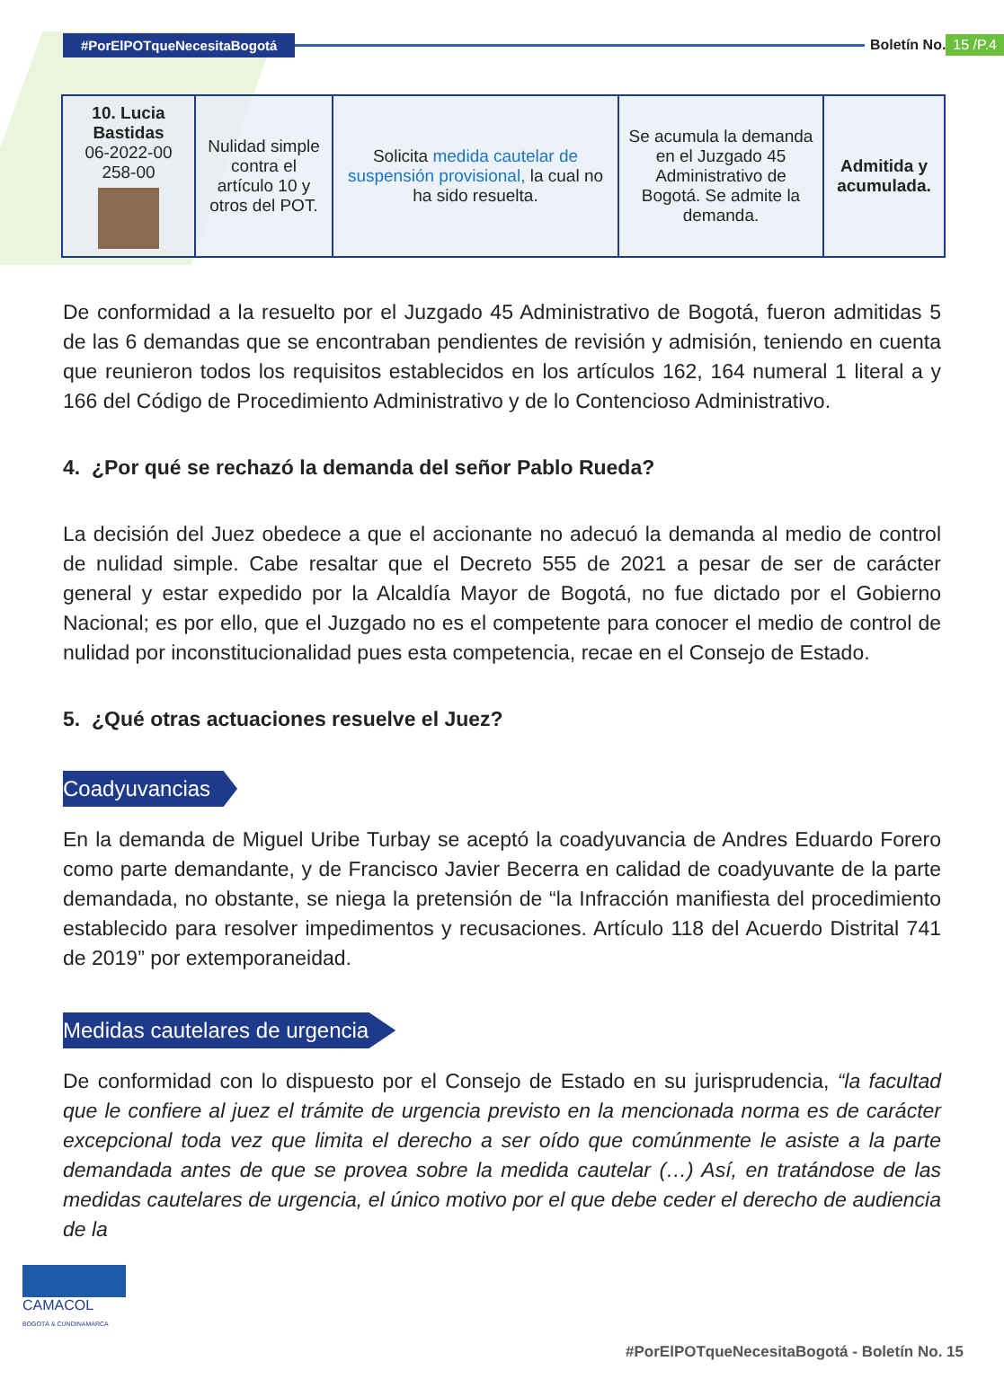#PorElPOTqueNecesitaBogotá Boletín No. 15 /P.4
| 10. Lucia Bastidas 06-2022-00 258-00 | Nulidad simple contra el artículo 10 y otros del POT. | Solicita medida cautelar de suspensión provisional, la cual no ha sido resuelta. | Se acumula la demanda en el Juzgado 45 Administrativo de Bogotá. Se admite la demanda. | Admitida y acumulada. |
De conformidad a la resuelto por el Juzgado 45 Administrativo de Bogotá, fueron admitidas 5 de las 6 demandas que se encontraban pendientes de revisión y admisión, teniendo en cuenta que reunieron todos los requisitos establecidos en los artículos 162, 164 numeral 1 literal a y 166 del Código de Procedimiento Administrativo y de lo Contencioso Administrativo.
4. ¿Por qué se rechazó la demanda del señor Pablo Rueda?
La decisión del Juez obedece a que el accionante no adecuó la demanda al medio de control de nulidad simple. Cabe resaltar que el Decreto 555 de 2021 a pesar de ser de carácter general y estar expedido por la Alcaldía Mayor de Bogotá, no fue dictado por el Gobierno Nacional; es por ello, que el Juzgado no es el competente para conocer el medio de control de nulidad por inconstitucionalidad pues esta competencia, recae en el Consejo de Estado.
5. ¿Qué otras actuaciones resuelve el Juez?
Coadyuvancias
En la demanda de Miguel Uribe Turbay se aceptó la coadyuvancia de Andres Eduardo Forero como parte demandante, y de Francisco Javier Becerra en calidad de coadyuvante de la parte demandada, no obstante, se niega la pretensión de “la Infracción manifiesta del procedimiento establecido para resolver impedimentos y recusaciones. Artículo 118 del Acuerdo Distrital 741 de 2019” por extemporaneidad.
Medidas cautelares de urgencia
De conformidad con lo dispuesto por el Consejo de Estado en su jurisprudencia, “la facultad que le confiere al juez el trámite de urgencia previsto en la mencionada norma es de carácter excepcional toda vez que limita el derecho a ser oído que comúnmente le asiste a la parte demandada antes de que se provea sobre la medida cautelar (…) Así, en tratándose de las medidas cautelares de urgencia, el único motivo por el que debe ceder el derecho de audiencia de la
CAMACOL
BOGOTÁ & CUNDINAMARCA
#PorElPOTqueNecesitaBogotá - Boletín No. 15